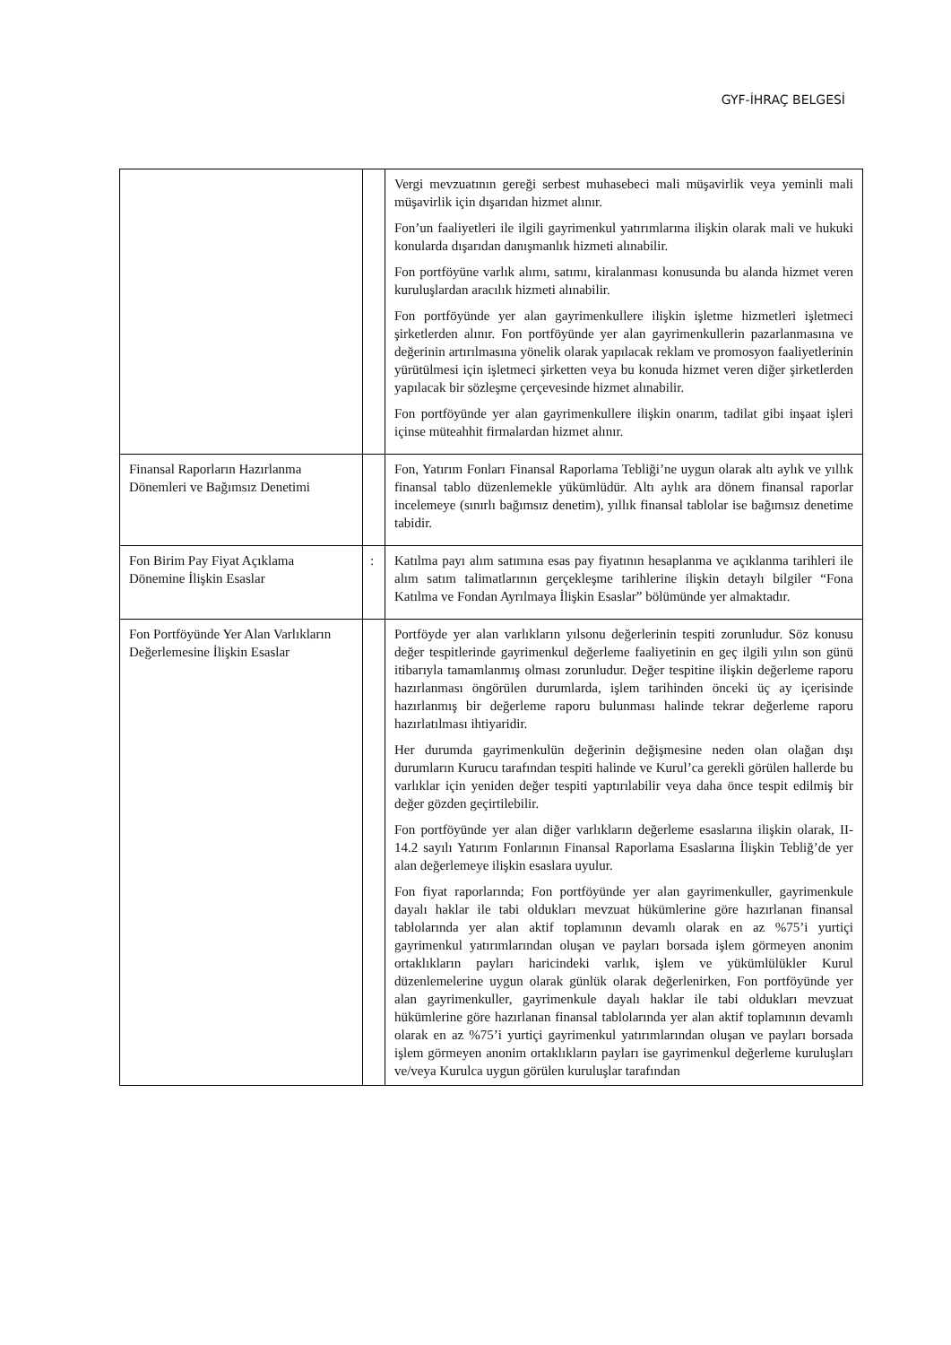GYF-İHRAÇ BELGESİ
| | | Vergi mevzuatının gereği serbest muhasebeci mali müşavirlik veya yeminli mali müşavirlik için dışarıdan hizmet alınır. Fon’un faaliyetleri ile ilgili gayrimenkul yatırımlarına ilişkin olarak mali ve hukuki konularda dışarıdan danışmanlık hizmeti alınabilir. Fon portföyüne varlık alımı, satımı, kiralanması konusunda bu alanda hizmet veren kuruluşlardan aracılık hizmeti alınabilir. Fon portföyünde yer alan gayrimenkullere ilişkin işletme hizmetleri işletmeci şirketlerden alınır. Fon portföyünde yer alan gayrimenkullerin pazarlanmasına ve değerinin artırılmasına yönelik olarak yapılacak reklam ve promosyon faaliyetlerinin yürütülmesi için işletmeci şirketten veya bu konuda hizmet veren diğer şirketlerden yapılacak bir sözleşme çerçevesinde hizmet alınabilir. Fon portföyünde yer alan gayrimenkullere ilişkin onarım, tadilat gibi inşaat işleri içinse müteahhit firmalardan hizmet alınır. |
| Finansal Raporların Hazırlanma Dönemleri ve Bağımsız Denetimi | | Fon, Yatırım Fonları Finansal Raporlama Tebliği’ne uygun olarak altı aylık ve yıllık finansal tablo düzenlemekle yükümlüdür. Altı aylık ara dönem finansal raporlar incelemeye (sınırlı bağımsız denetim), yıllık finansal tablolar ise bağımsız denetime tabidir. |
| Fon Birim Pay Fiyat Açıklama Dönemine İlişkin Esaslar | : | Katılma payı alım satımına esas pay fiyatının hesaplanma ve açıklanma tarihleri ile alım satım talimatlarının gerçekleşme tarihlerine ilişkin detaylı bilgiler “Fona Katılma ve Fondan Ayrılmaya İlişkin Esaslar” bölümünde yer almaktadır. |
| Fon Portföyünde Yer Alan Varlıkların Değerlemesine İlişkin Esaslar | | Portföyde yer alan varlıkların yılsonu değerlerinin tespiti zorunludur. Söz konusu değer tespitlerinde gayrimenkul değerleme faaliyetinin en geç ilgili yılın son günü itibarıyla tamamlanmış olması zorunludur. Değer tespitine ilişkin değerleme raporu hazırlanması öngörülen durumlarda, işlem tarihinden önceki üç ay içerisinde hazırlanmış bir değerleme raporu bulunması halinde tekrar değerleme raporu hazırlatılması ihtiyaridir. Her durumda gayrimenkulün değerinin değişmesine neden olan olağan dışı durumların Kurucu tarafından tespiti halinde ve Kurul’ca gerekli görülen hallerde bu varlıklar için yeniden değer tespiti yaptırılabilir veya daha önce tespit edilmiş bir değer gözden geçirtilebilir. Fon portföyünde yer alan diğer varlıkların değerleme esaslarına ilişkin olarak, II-14.2 sayılı Yatırım Fonlarının Finansal Raporlama Esaslarına İlişkin Tebliğ’de yer alan değerlemeye ilişkin esaslara uyulur. Fon fiyat raporlarında; Fon portföyünde yer alan gayrimenkuller, gayrimenkule dayalı haklar ile tabi oldukları mevzuat hükümlerine göre hazırlanan finansal tablolarında yer alan aktif toplamının devamlı olarak en az %75’i yurtiçi gayrimenkul yatırımlarından oluşan ve payları borsada işlem görmeyen anonim ortaklıkların payları haricindeki varlık, işlem ve yükümlülükler Kurul düzenlemelerine uygun olarak günlük olarak değerlenirken, Fon portföyünde yer alan gayrimenkuller, gayrimenkule dayalı haklar ile tabi oldukları mevzuat hükümlerine göre hazırlanan finansal tablolarında yer alan aktif toplamının devamlı olarak en az %75’i yurtiçi gayrimenkul yatırımlarından oluşan ve payları borsada işlem görmeyen anonim ortaklıkların payları ise gayrimenkul değerleme kuruluşları ve/veya Kurulca uygun görülen kuruluşlar tarafından |